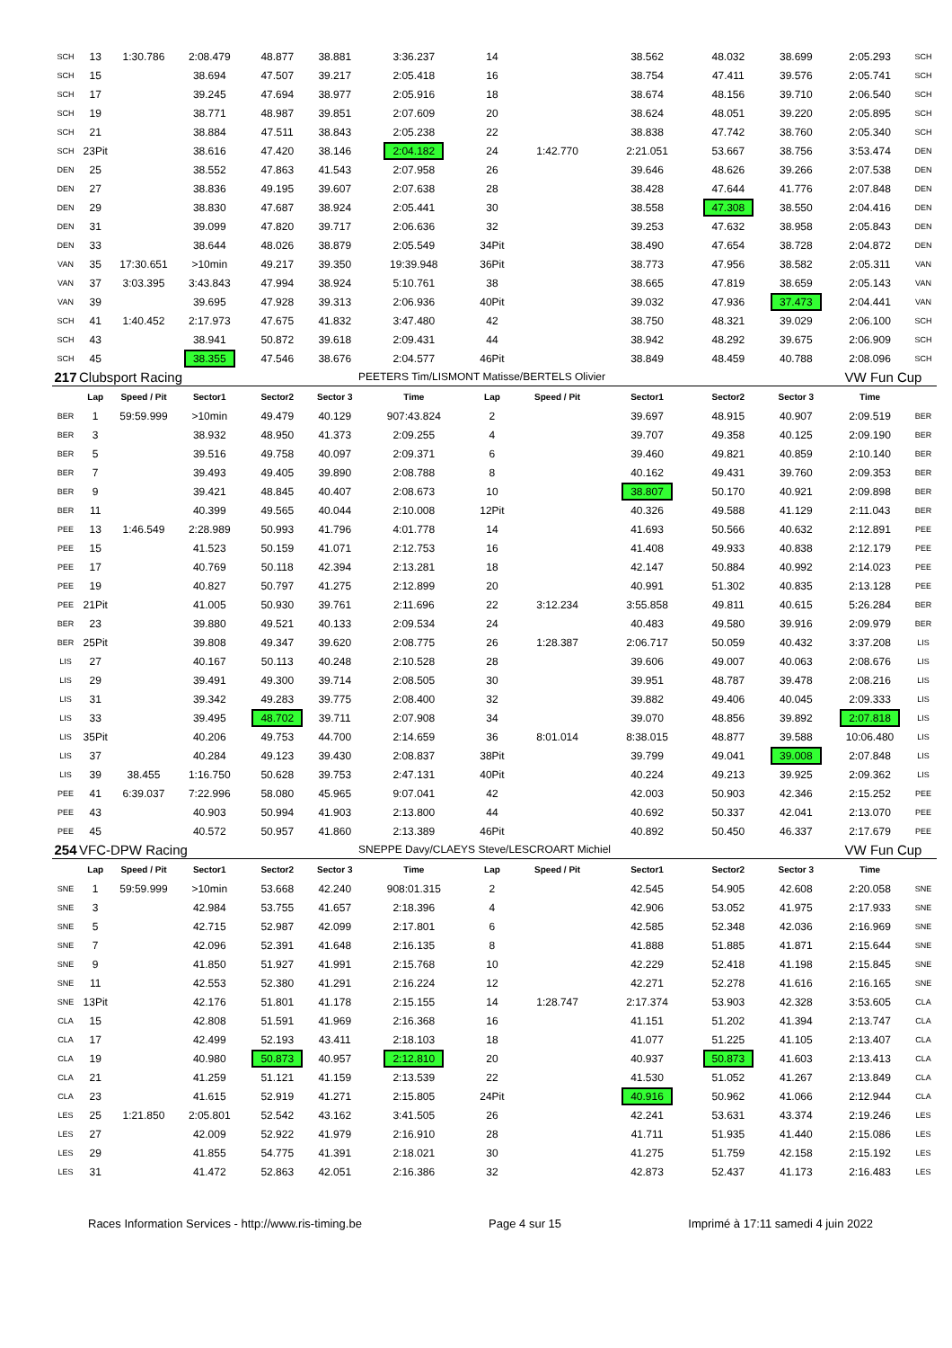| SCH | 13 | 1:30.786 | 2:08.479 | 48.877 | 38.881 | 3:36.237 | 14 | | 38.562 | 48.032 | 38.699 | 2:05.293 | SCH |
| SCH | 15 | | 38.694 | 47.507 | 39.217 | 2:05.418 | 16 | | 38.754 | 47.411 | 39.576 | 2:05.741 | SCH |
| SCH | 17 | | 39.245 | 47.694 | 38.977 | 2:05.916 | 18 | | 38.674 | 48.156 | 39.710 | 2:06.540 | SCH |
| SCH | 19 | | 38.771 | 48.987 | 39.851 | 2:07.609 | 20 | | 38.624 | 48.051 | 39.220 | 2:05.895 | SCH |
| SCH | 21 | | 38.884 | 47.511 | 38.843 | 2:05.238 | 22 | | 38.838 | 47.742 | 38.760 | 2:05.340 | SCH |
| SCH | 23Pit | | 38.616 | 47.420 | 38.146 | 2:04.182 | 24 | 1:42.770 | 2:21.051 | 53.667 | 38.756 | 3:53.474 | DEN |
| DEN | 25 | | 38.552 | 47.863 | 41.543 | 2:07.958 | 26 | | 39.646 | 48.626 | 39.266 | 2:07.538 | DEN |
| DEN | 27 | | 38.836 | 49.195 | 39.607 | 2:07.638 | 28 | | 38.428 | 47.644 | 41.776 | 2:07.848 | DEN |
| DEN | 29 | | 38.830 | 47.687 | 38.924 | 2:05.441 | 30 | | 38.558 | 47.308 | 38.550 | 2:04.416 | DEN |
| DEN | 31 | | 39.099 | 47.820 | 39.717 | 2:06.636 | 32 | | 39.253 | 47.632 | 38.958 | 2:05.843 | DEN |
| DEN | 33 | | 38.644 | 48.026 | 38.879 | 2:05.549 | 34Pit | | 38.490 | 47.654 | 38.728 | 2:04.872 | DEN |
| VAN | 35 | 17:30.651 | >10min | 49.217 | 39.350 | 19:39.948 | 36Pit | | 38.773 | 47.956 | 38.582 | 2:05.311 | VAN |
| VAN | 37 | 3:03.395 | 3:43.843 | 47.994 | 38.924 | 5:10.761 | 38 | | 38.665 | 47.819 | 38.659 | 2:05.143 | VAN |
| VAN | 39 | | 39.695 | 47.928 | 39.313 | 2:06.936 | 40Pit | | 39.032 | 47.936 | 37.473 | 2:04.441 | VAN |
| SCH | 41 | 1:40.452 | 2:17.973 | 47.675 | 41.832 | 3:47.480 | 42 | | 38.750 | 48.321 | 39.029 | 2:06.100 | SCH |
| SCH | 43 | | 38.941 | 50.872 | 39.618 | 2:09.431 | 44 | | 38.942 | 48.292 | 39.675 | 2:06.909 | SCH |
| SCH | 45 | | 38.355 | 47.546 | 38.676 | 2:04.577 | 46Pit | | 38.849 | 48.459 | 40.788 | 2:08.096 | SCH |
| 217 | Clubsport Racing | | | | | PEETERS Tim/LISMONT Matisse/BERTELS Olivier | | | | | | VW Fun Cup | |
| | Lap | Speed / Pit | Sector1 | Sector2 | Sector 3 | Time | Lap | Speed / Pit | Sector1 | Sector2 | Sector 3 | Time | |
| BER | 1 | 59:59.999 | >10min | 49.479 | 40.129 | 907:43.824 | 2 | | 39.697 | 48.915 | 40.907 | 2:09.519 | BER |
| BER | 3 | | 38.932 | 48.950 | 41.373 | 2:09.255 | 4 | | 39.707 | 49.358 | 40.125 | 2:09.190 | BER |
| BER | 5 | | 39.516 | 49.758 | 40.097 | 2:09.371 | 6 | | 39.460 | 49.821 | 40.859 | 2:10.140 | BER |
| BER | 7 | | 39.493 | 49.405 | 39.890 | 2:08.788 | 8 | | 40.162 | 49.431 | 39.760 | 2:09.353 | BER |
| BER | 9 | | 39.421 | 48.845 | 40.407 | 2:08.673 | 10 | | 38.807 | 50.170 | 40.921 | 2:09.898 | BER |
| BER | 11 | | 40.399 | 49.565 | 40.044 | 2:10.008 | 12Pit | | 40.326 | 49.588 | 41.129 | 2:11.043 | BER |
| PEE | 13 | 1:46.549 | 2:28.989 | 50.993 | 41.796 | 4:01.778 | 14 | | 41.693 | 50.566 | 40.632 | 2:12.891 | PEE |
| PEE | 15 | | 41.523 | 50.159 | 41.071 | 2:12.753 | 16 | | 41.408 | 49.933 | 40.838 | 2:12.179 | PEE |
| PEE | 17 | | 40.769 | 50.118 | 42.394 | 2:13.281 | 18 | | 42.147 | 50.884 | 40.992 | 2:14.023 | PEE |
| PEE | 19 | | 40.827 | 50.797 | 41.275 | 2:12.899 | 20 | | 40.991 | 51.302 | 40.835 | 2:13.128 | PEE |
| PEE | 21Pit | | 41.005 | 50.930 | 39.761 | 2:11.696 | 22 | 3:12.234 | 3:55.858 | 49.811 | 40.615 | 5:26.284 | BER |
| BER | 23 | | 39.880 | 49.521 | 40.133 | 2:09.534 | 24 | | 40.483 | 49.580 | 39.916 | 2:09.979 | BER |
| BER | 25Pit | | 39.808 | 49.347 | 39.620 | 2:08.775 | 26 | 1:28.387 | 2:06.717 | 50.059 | 40.432 | 3:37.208 | LIS |
| LIS | 27 | | 40.167 | 50.113 | 40.248 | 2:10.528 | 28 | | 39.606 | 49.007 | 40.063 | 2:08.676 | LIS |
| LIS | 29 | | 39.491 | 49.300 | 39.714 | 2:08.505 | 30 | | 39.951 | 48.787 | 39.478 | 2:08.216 | LIS |
| LIS | 31 | | 39.342 | 49.283 | 39.775 | 2:08.400 | 32 | | 39.882 | 49.406 | 40.045 | 2:09.333 | LIS |
| LIS | 33 | | 39.495 | 48.702 | 39.711 | 2:07.908 | 34 | | 39.070 | 48.856 | 39.892 | 2:07.818 | LIS |
| LIS | 35Pit | | 40.206 | 49.753 | 44.700 | 2:14.659 | 36 | 8:01.014 | 8:38.015 | 48.877 | 39.588 | 10:06.480 | LIS |
| LIS | 37 | | 40.284 | 49.123 | 39.430 | 2:08.837 | 38Pit | | 39.799 | 49.041 | 39.008 | 2:07.848 | LIS |
| LIS | 39 | 38.455 | 1:16.750 | 50.628 | 39.753 | 2:47.131 | 40Pit | | 40.224 | 49.213 | 39.925 | 2:09.362 | LIS |
| PEE | 41 | 6:39.037 | 7:22.996 | 58.080 | 45.965 | 9:07.041 | 42 | | 42.003 | 50.903 | 42.346 | 2:15.252 | PEE |
| PEE | 43 | | 40.903 | 50.994 | 41.903 | 2:13.800 | 44 | | 40.692 | 50.337 | 42.041 | 2:13.070 | PEE |
| PEE | 45 | | 40.572 | 50.957 | 41.860 | 2:13.389 | 46Pit | | 40.892 | 50.450 | 46.337 | 2:17.679 | PEE |
| 254 | VFC-DPW Racing | | | | | SNEPPE Davy/CLAEYS Steve/LESCROART Michiel | | | | | | VW Fun Cup | |
| | Lap | Speed / Pit | Sector1 | Sector2 | Sector 3 | Time | Lap | Speed / Pit | Sector1 | Sector2 | Sector 3 | Time | |
| SNE | 1 | 59:59.999 | >10min | 53.668 | 42.240 | 908:01.315 | 2 | | 42.545 | 54.905 | 42.608 | 2:20.058 | SNE |
| SNE | 3 | | 42.984 | 53.755 | 41.657 | 2:18.396 | 4 | | 42.906 | 53.052 | 41.975 | 2:17.933 | SNE |
| SNE | 5 | | 42.715 | 52.987 | 42.099 | 2:17.801 | 6 | | 42.585 | 52.348 | 42.036 | 2:16.969 | SNE |
| SNE | 7 | | 42.096 | 52.391 | 41.648 | 2:16.135 | 8 | | 41.888 | 51.885 | 41.871 | 2:15.644 | SNE |
| SNE | 9 | | 41.850 | 51.927 | 41.991 | 2:15.768 | 10 | | 42.229 | 52.418 | 41.198 | 2:15.845 | SNE |
| SNE | 11 | | 42.553 | 52.380 | 41.291 | 2:16.224 | 12 | | 42.271 | 52.278 | 41.616 | 2:16.165 | SNE |
| SNE | 13Pit | | 42.176 | 51.801 | 41.178 | 2:15.155 | 14 | 1:28.747 | 2:17.374 | 53.903 | 42.328 | 3:53.605 | CLA |
| CLA | 15 | | 42.808 | 51.591 | 41.969 | 2:16.368 | 16 | | 41.151 | 51.202 | 41.394 | 2:13.747 | CLA |
| CLA | 17 | | 42.499 | 52.193 | 43.411 | 2:18.103 | 18 | | 41.077 | 51.225 | 41.105 | 2:13.407 | CLA |
| CLA | 19 | | 40.980 | 50.873 | 40.957 | 2:12.810 | 20 | | 40.937 | 50.873 | 41.603 | 2:13.413 | CLA |
| CLA | 21 | | 41.259 | 51.121 | 41.159 | 2:13.539 | 22 | | 41.530 | 51.052 | 41.267 | 2:13.849 | CLA |
| CLA | 23 | | 41.615 | 52.919 | 41.271 | 2:15.805 | 24Pit | | 40.916 | 50.962 | 41.066 | 2:12.944 | CLA |
| LES | 25 | 1:21.850 | 2:05.801 | 52.542 | 43.162 | 3:41.505 | 26 | | 42.241 | 53.631 | 43.374 | 2:19.246 | LES |
| LES | 27 | | 42.009 | 52.922 | 41.979 | 2:16.910 | 28 | | 41.711 | 51.935 | 41.440 | 2:15.086 | LES |
| LES | 29 | | 41.855 | 54.775 | 41.391 | 2:18.021 | 30 | | 41.275 | 51.759 | 42.158 | 2:15.192 | LES |
| LES | 31 | | 41.472 | 52.863 | 42.051 | 2:16.386 | 32 | | 42.873 | 52.437 | 41.173 | 2:16.483 | LES |
Races Information Services - http://www.ris-timing.be Page 4 sur 15 Imprimé à 17:11 samedi 4 juin 2022